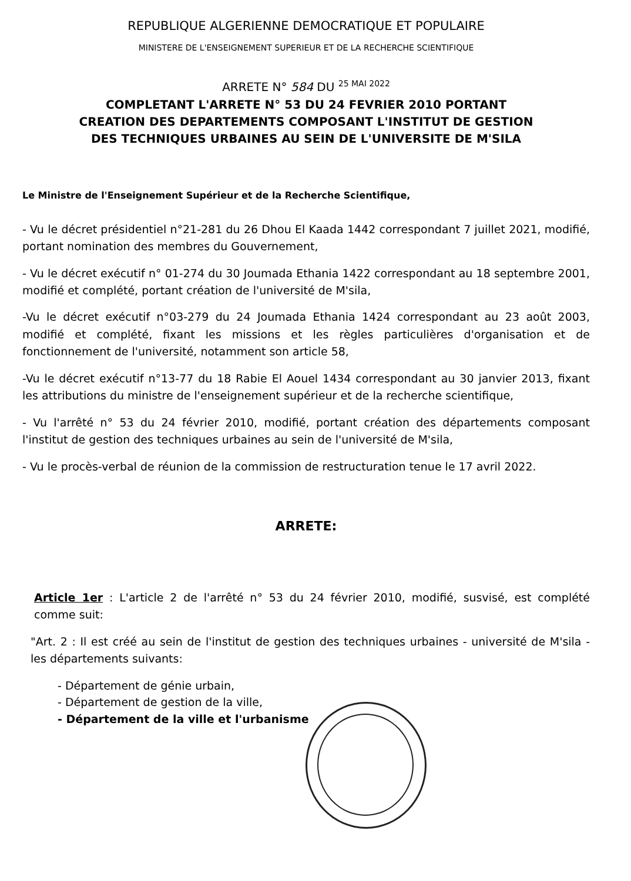REPUBLIQUE ALGERIENNE DEMOCRATIQUE ET POPULAIRE
MINISTERE DE L'ENSEIGNEMENT SUPERIEUR ET DE LA RECHERCHE SCIENTIFIQUE
ARRETE N° 584 DU 25 MAI 2022
COMPLETANT L'ARRETE N° 53 DU 24 FEVRIER 2010 PORTANT
CREATION DES DEPARTEMENTS COMPOSANT L'INSTITUT DE GESTION
DES TECHNIQUES URBAINES AU SEIN DE L'UNIVERSITE DE M'SILA
Le Ministre de l'Enseignement Supérieur et de la Recherche Scientifique,
- Vu le décret présidentiel n°21-281 du 26 Dhou El Kaada 1442 correspondant 7 juillet 2021, modifié, portant nomination des membres du Gouvernement,
- Vu le décret exécutif n° 01-274 du 30 Joumada Ethania 1422 correspondant au 18 septembre 2001, modifié et complété, portant création de l'université de M'sila,
-Vu le décret exécutif n°03-279 du 24 Joumada Ethania 1424 correspondant au 23 août 2003, modifié et complété, fixant les missions et les règles particulières d'organisation et de fonctionnement de l'université, notamment son article 58,
-Vu le décret exécutif n°13-77 du 18 Rabie El Aouel 1434 correspondant au 30 janvier 2013, fixant les attributions du ministre de l'enseignement supérieur et de la recherche scientifique,
- Vu l'arrêté n° 53 du 24 février 2010, modifié, portant création des départements composant l'institut de gestion des techniques urbaines au sein de l'université de M'sila,
- Vu le procès-verbal de réunion de la commission de restructuration tenue le 17 avril 2022.
ARRETE:
Article 1er : L'article 2 de l'arrêté n° 53 du 24 février 2010, modifié, susvisé, est complété comme suit:
"Art. 2 : Il est créé au sein de l'institut de gestion des techniques urbaines - université de M'sila - les départements suivants:
- Département de génie urbain,
- Département de gestion de la ville,
- Département de la ville et l'urbanisme